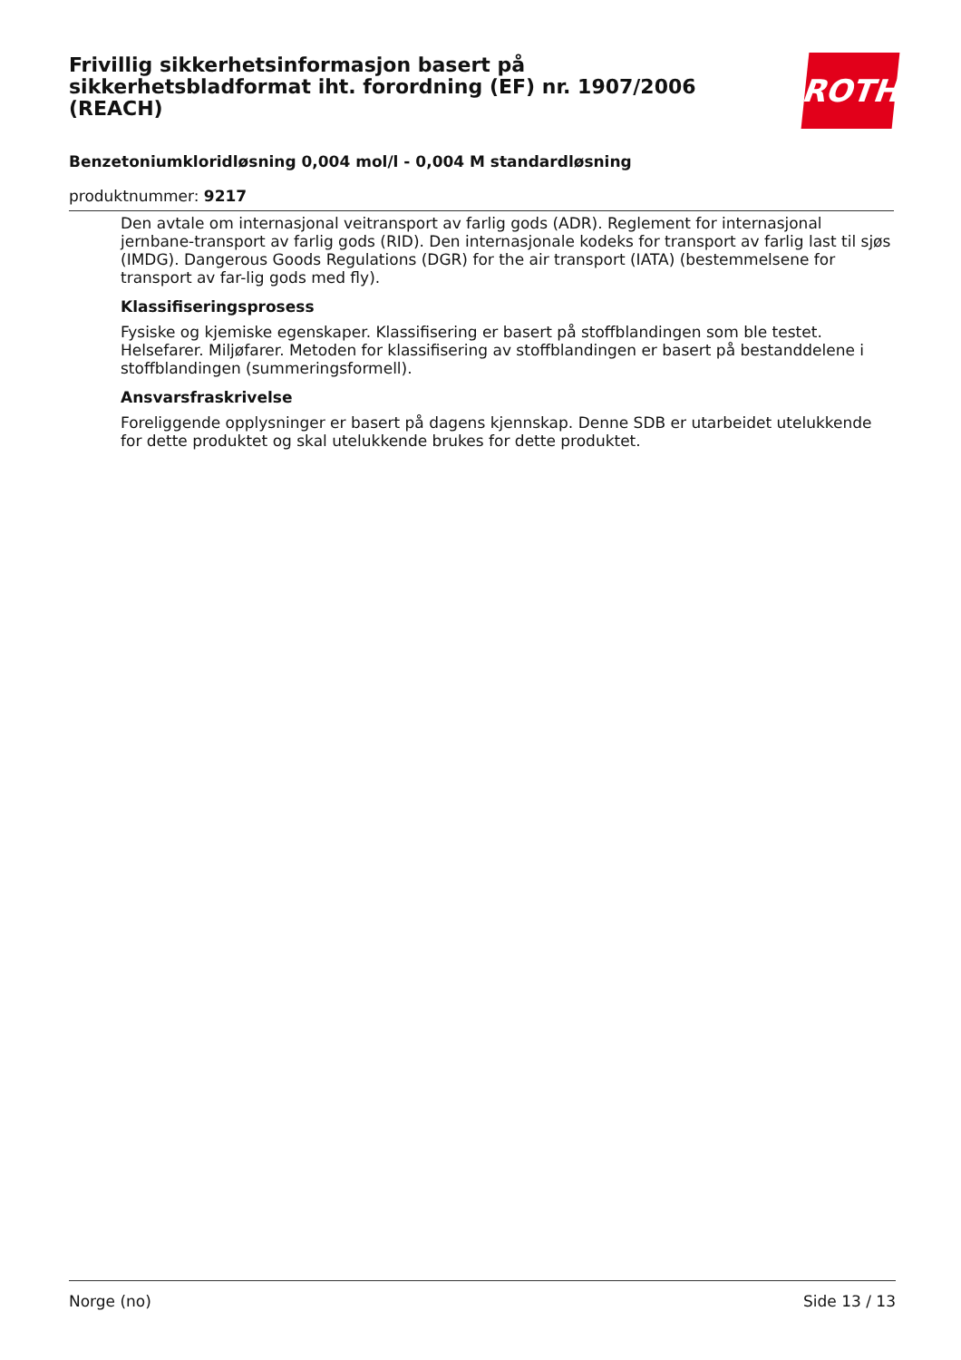Frivillig sikkerhetsinformasjon basert på sikkerhetsbladformat iht. forordning (EF) nr. 1907/2006 (REACH)
Benzetoniumkloridløsning 0,004 mol/l - 0,004 M standardløsning
produktnummer: 9217
ROTH
Den avtale om internasjonal veitransport av farlig gods (ADR). Reglement for internasjonal jernbane-transport av farlig gods (RID). Den internasjonale kodeks for transport av farlig last til sjøs (IMDG). Dangerous Goods Regulations (DGR) for the air transport (IATA) (bestemmelsene for transport av far-lig gods med fly).
Klassifiseringsprosess
Fysiske og kjemiske egenskaper. Klassifisering er basert på stoffblandingen som ble testet. Helsefarer. Miljøfarer. Metoden for klassifisering av stoffblandingen er basert på bestanddelene i stoffblandingen (summeringsformell).
Ansvarsfraskrivelse
Foreliggende opplysninger er basert på dagens kjennskap. Denne SDB er utarbeidet utelukkende for dette produktet og skal utelukkende brukes for dette produktet.
Norge (no) Side 13 / 13